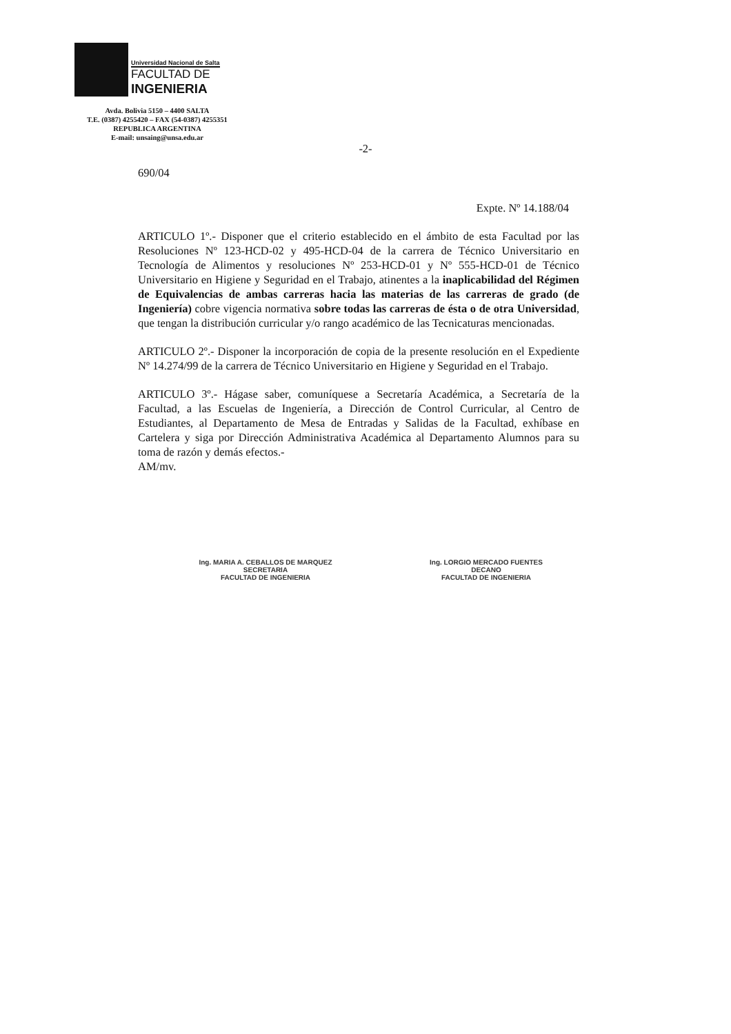Universidad Nacional de Salta
FACULTAD DE
INGENIERIA
Avda. Bolivia 5150 – 4400 SALTA
T.E. (0387) 4255420 – FAX (54-0387) 4255351
REPUBLICA ARGENTINA
E-mail: unsaing@unsa.edu.ar
-2-
690/04
Expte. Nº 14.188/04
ARTICULO 1º.- Disponer que el criterio establecido en el ámbito de esta Facultad por las Resoluciones Nº 123-HCD-02 y 495-HCD-04 de la carrera de Técnico Universitario en Tecnología de Alimentos y resoluciones Nº 253-HCD-01 y Nº 555-HCD-01 de Técnico Universitario en Higiene y Seguridad en el Trabajo, atinentes a la inaplicabilidad del Régimen de Equivalencias de ambas carreras hacia las materias de las carreras de grado (de Ingeniería) cobre vigencia normativa sobre todas las carreras de ésta o de otra Universidad, que tengan la distribución curricular y/o rango académico de las Tecnicaturas mencionadas.
ARTICULO 2º.- Disponer la incorporación de copia de la presente resolución en el Expediente Nº 14.274/99 de la carrera de Técnico Universitario en Higiene y Seguridad en el Trabajo.
ARTICULO 3º.- Hágase saber, comuníquese a Secretaría Académica, a Secretaría de la Facultad, a las Escuelas de Ingeniería, a Dirección de Control Curricular, al Centro de Estudiantes, al Departamento de Mesa de Entradas y Salidas de la Facultad, exhíbase en Cartelera y siga por Dirección Administrativa Académica al Departamento Alumnos para su toma de razón y demás efectos.-
AM/mv.
Ing. MARIA A. CEBALLOS DE MARQUEZ
SECRETARIA
FACULTAD DE INGENIERIA
Ing. LORGIO MERCADO FUENTES
DECANO
FACULTAD DE INGENIERIA